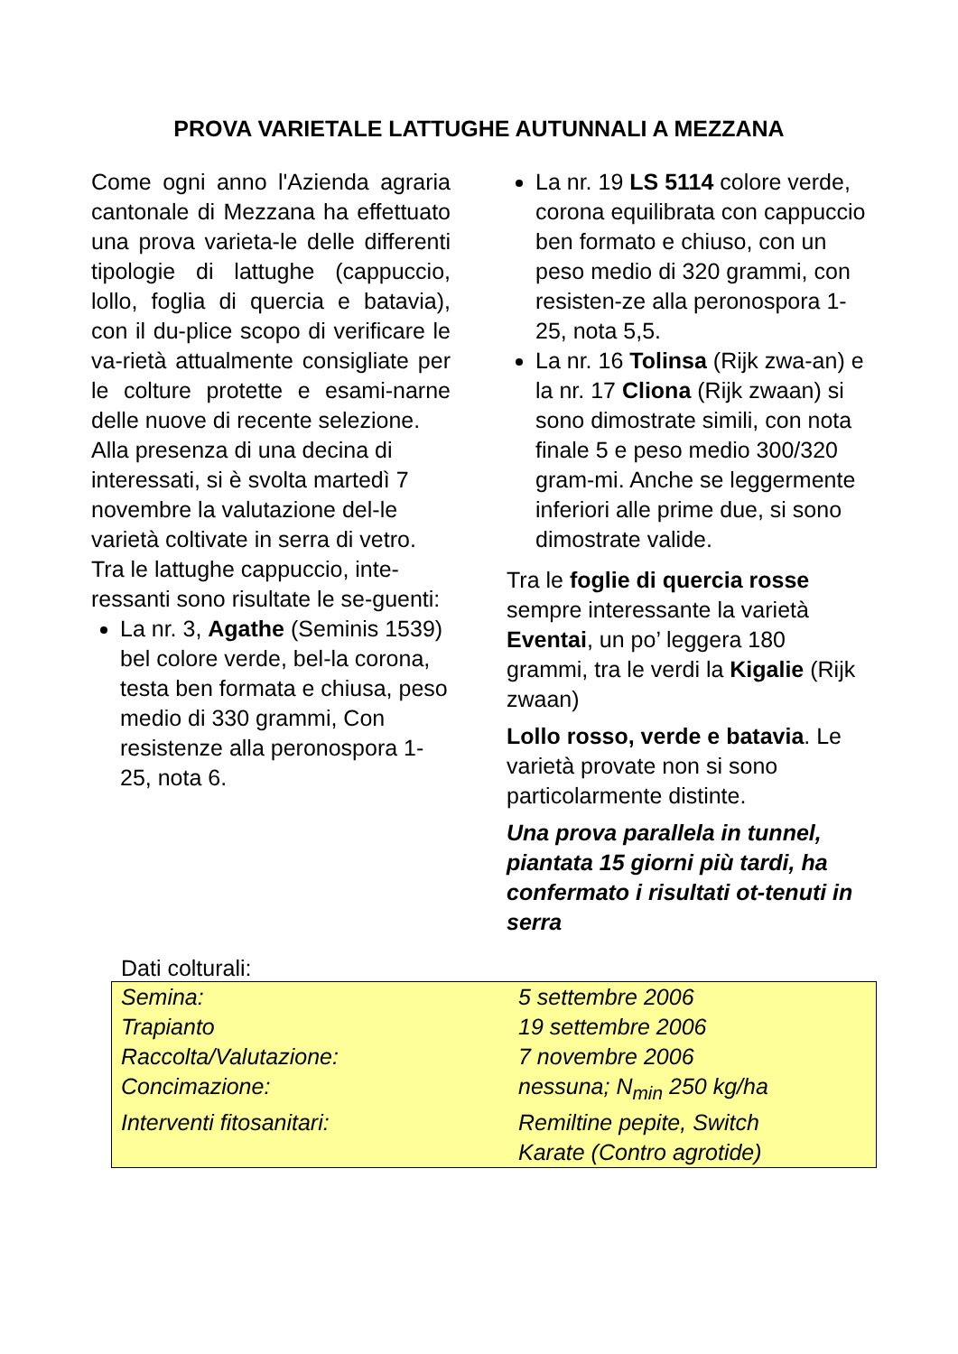PROVA VARIETALE LATTUGHE AUTUNNALI A MEZZANA
Come ogni anno l'Azienda agraria cantonale di Mezzana ha effettuato una prova varieta-le delle differenti tipologie di lattughe (cappuccio, lollo, foglia di quercia e batavia), con il du-plice scopo di verificare le va-rietà attualmente consigliate per le colture protette e esami-narne delle nuove di recente selezione.
Alla presenza di una decina di interessati, si è svolta martedì 7 novembre la valutazione del-le varietà coltivate in serra di vetro.
Tra le lattughe cappuccio, inte-ressanti sono risultate le se-guenti:
La nr. 3, Agathe (Seminis 1539) bel colore verde, bel-la corona, testa ben formata e chiusa, peso medio di 330 grammi, Con resistenze alla peronospora 1-25, nota 6.
La nr. 19 LS 5114 colore verde, corona equilibrata con cappuccio ben formato e chiuso, con un peso medio di 320 grammi, con resisten-ze alla peronospora 1-25, nota 5,5.
La nr. 16 Tolinsa (Rijk zwa-an) e la nr. 17 Cliona (Rijk zwaan) si sono dimostrate simili, con nota finale 5 e peso medio 300/320 gram-mi. Anche se leggermente inferiori alle prime due, si sono dimostrate valide.
Tra le foglie di quercia rosse sempre interessante la varietà Eventai, un po’ leggera 180 grammi, tra le verdi la Kigalie (Rijk zwaan)
Lollo rosso, verde e batavia. Le varietà provate non si sono particolarmente distinte.
Una prova parallela in tunnel, piantata 15 giorni più tardi, ha confermato i risultati ot-tenuti in serra
Dati colturali:
| Semina: | 5 settembre 2006 |
| Trapianto | 19 settembre 2006 |
| Raccolta/Valutazione: | 7 novembre 2006 |
| Concimazione: | nessuna; N<sub>min</sub> 250 kg/ha |
| Interventi fitosanitari: | Remiltine pepite, Switch Karate (Contro agrotide) |